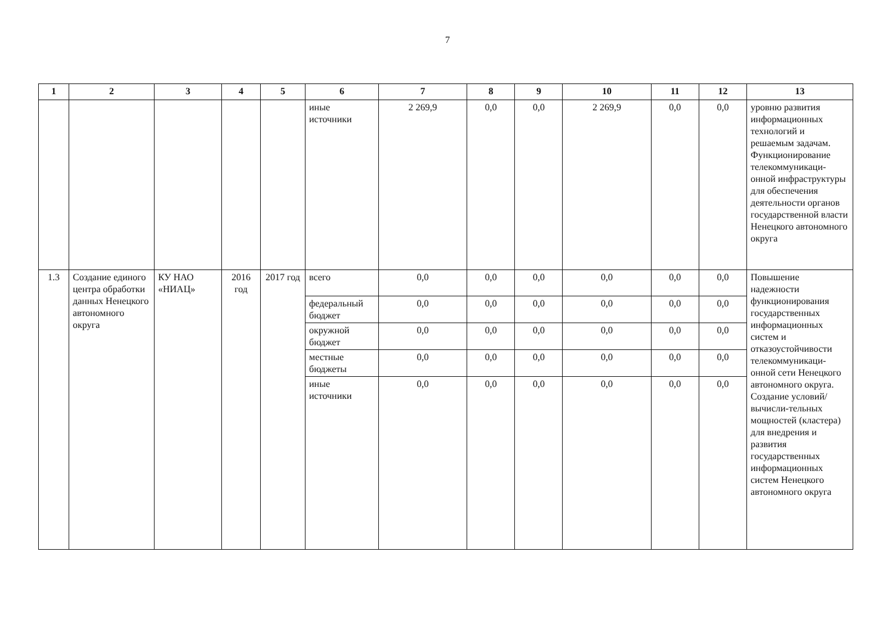7
| 1 | 2 | 3 | 4 | 5 | 6 | 7 | 8 | 9 | 10 | 11 | 12 | 13 |
| --- | --- | --- | --- | --- | --- | --- | --- | --- | --- | --- | --- | --- |
| | | | | | иные источники | 2 269,9 | 0,0 | 0,0 | 2 269,9 | 0,0 | 0,0 | уровню развития информационных технологий и решаемым задачам. Функционирование телекоммуникаци-онной инфраструктуры для обеспечения деятельности органов государственной власти Ненецкого автономного округа |
| 1.3 | Создание единого центра обработки данных Ненецкого автономного округа | КУ НАО «НИАЦ» | 2016 год | 2017 год | всего | 0,0 | 0,0 | 0,0 | 0,0 | 0,0 | 0,0 | Повышение надежности функционирования государственных информационных систем и отказоустойчивости телекоммуникаци-онной сети Ненецкого автономного округа. Создание условий/вычисли-тельных мощностей (кластера) для внедрения и развития государственных информационных систем Ненецкого автономного округа |
| | | | | | федеральный бюджет | 0,0 | 0,0 | 0,0 | 0,0 | 0,0 | 0,0 | |
| | | | | | окружной бюджет | 0,0 | 0,0 | 0,0 | 0,0 | 0,0 | 0,0 | |
| | | | | | местные бюджеты | 0,0 | 0,0 | 0,0 | 0,0 | 0,0 | 0,0 | |
| | | | | | иные источники | 0,0 | 0,0 | 0,0 | 0,0 | 0,0 | 0,0 | |